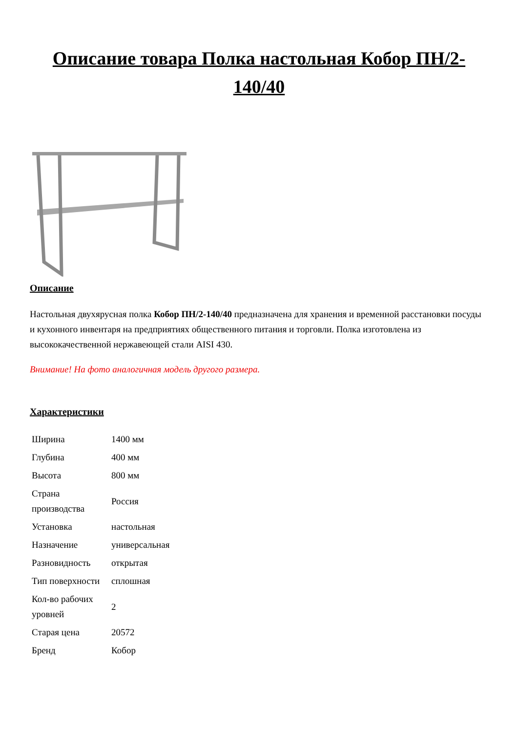Описание товара Полка настольная Кобор ПН/2-140/40
Описание
Настольная двухярусная полка Кобор ПН/2-140/40 предназначена для хранения и временной расстановки посуды и кухонного инвентаря на предприятиях общественного питания и торговли. Полка изготовлена из высококачественной нержавеющей стали AISI 430.
Внимание! На фото аналогичная модель другого размера.
Характеристики
| Ширина | 1400 мм |
| Глубина | 400 мм |
| Высота | 800 мм |
| Страна производства | Россия |
| Установка | настольная |
| Назначение | универсальная |
| Разновидность | открытая |
| Тип поверхности | сплошная |
| Кол-во рабочих уровней | 2 |
| Старая цена | 20572 |
| Бренд | Кобор |